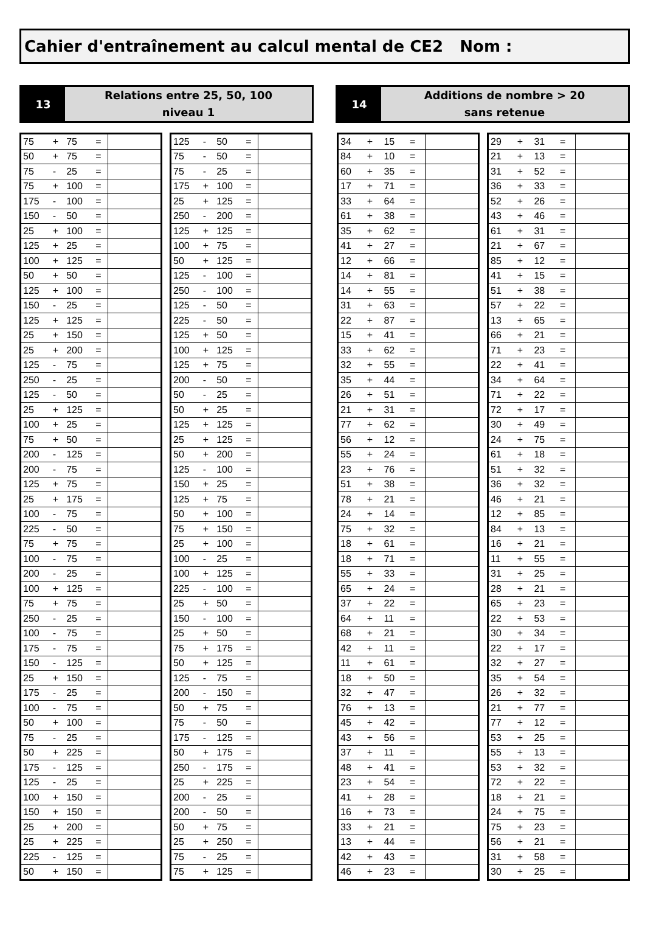Cahier d'entraînement au calcul mental de CE2 Nom :
13
Relations entre 25, 50, 100
niveau 1
14
Additions de nombre > 20
sans retenue
| 75 | + | 75 | = | |
| 50 | + | 75 | = | |
| 75 | - | 25 | = | |
| 75 | + | 100 | = | |
| 175 | - | 100 | = | |
| 150 | - | 50 | = | |
| 25 | + | 100 | = | |
| 125 | + | 25 | = | |
| 100 | + | 125 | = | |
| 50 | + | 50 | = | |
| 125 | + | 100 | = | |
| 150 | - | 25 | = | |
| 125 | + | 125 | = | |
| 25 | + | 150 | = | |
| 25 | + | 200 | = | |
| 125 | - | 75 | = | |
| 250 | - | 25 | = | |
| 125 | - | 50 | = | |
| 25 | + | 125 | = | |
| 100 | + | 25 | = | |
| 75 | + | 50 | = | |
| 200 | - | 125 | = | |
| 200 | - | 75 | = | |
| 125 | + | 75 | = | |
| 25 | + | 175 | = | |
| 100 | - | 75 | = | |
| 225 | - | 50 | = | |
| 75 | + | 75 | = | |
| 100 | - | 75 | = | |
| 200 | - | 25 | = | |
| 100 | + | 125 | = | |
| 75 | + | 75 | = | |
| 250 | - | 25 | = | |
| 100 | - | 75 | = | |
| 175 | - | 75 | = | |
| 150 | - | 125 | = | |
| 25 | + | 150 | = | |
| 175 | - | 25 | = | |
| 100 | - | 75 | = | |
| 50 | + | 100 | = | |
| 75 | - | 25 | = | |
| 50 | + | 225 | = | |
| 175 | - | 125 | = | |
| 125 | - | 25 | = | |
| 100 | + | 150 | = | |
| 150 | + | 150 | = | |
| 25 | + | 200 | = | |
| 25 | + | 225 | = | |
| 225 | - | 125 | = | |
| 50 | + | 150 | = | |
| 125 | - | 50 | = | |
| 75 | - | 50 | = | |
| 75 | - | 25 | = | |
| 175 | + | 100 | = | |
| 25 | + | 125 | = | |
| 250 | - | 200 | = | |
| 125 | + | 125 | = | |
| 100 | + | 75 | = | |
| 50 | + | 125 | = | |
| 125 | - | 100 | = | |
| 250 | - | 100 | = | |
| 125 | - | 50 | = | |
| 225 | - | 50 | = | |
| 125 | + | 50 | = | |
| 100 | + | 125 | = | |
| 125 | + | 75 | = | |
| 200 | - | 50 | = | |
| 50 | - | 25 | = | |
| 50 | + | 25 | = | |
| 125 | + | 125 | = | |
| 25 | + | 125 | = | |
| 50 | + | 200 | = | |
| 125 | - | 100 | = | |
| 150 | + | 25 | = | |
| 125 | + | 75 | = | |
| 50 | + | 100 | = | |
| 75 | + | 150 | = | |
| 25 | + | 100 | = | |
| 100 | - | 25 | = | |
| 100 | + | 125 | = | |
| 225 | - | 100 | = | |
| 25 | + | 50 | = | |
| 150 | - | 100 | = | |
| 25 | + | 50 | = | |
| 75 | + | 175 | = | |
| 50 | + | 125 | = | |
| 125 | - | 75 | = | |
| 200 | - | 150 | = | |
| 50 | + | 75 | = | |
| 75 | - | 50 | = | |
| 175 | - | 125 | = | |
| 50 | + | 175 | = | |
| 250 | - | 175 | = | |
| 25 | + | 225 | = | |
| 200 | - | 25 | = | |
| 200 | - | 50 | = | |
| 50 | + | 75 | = | |
| 25 | + | 250 | = | |
| 75 | - | 25 | = | |
| 75 | + | 125 | = | |
| 34 | + | 15 | = | |
| 84 | + | 10 | = | |
| 60 | + | 35 | = | |
| 17 | + | 71 | = | |
| 33 | + | 64 | = | |
| 61 | + | 38 | = | |
| 35 | + | 62 | = | |
| 41 | + | 27 | = | |
| 12 | + | 66 | = | |
| 14 | + | 81 | = | |
| 14 | + | 55 | = | |
| 31 | + | 63 | = | |
| 22 | + | 87 | = | |
| 15 | + | 41 | = | |
| 33 | + | 62 | = | |
| 32 | + | 55 | = | |
| 35 | + | 44 | = | |
| 26 | + | 51 | = | |
| 21 | + | 31 | = | |
| 77 | + | 62 | = | |
| 56 | + | 12 | = | |
| 55 | + | 24 | = | |
| 23 | + | 76 | = | |
| 51 | + | 38 | = | |
| 78 | + | 21 | = | |
| 24 | + | 14 | = | |
| 75 | + | 32 | = | |
| 18 | + | 61 | = | |
| 18 | + | 71 | = | |
| 55 | + | 33 | = | |
| 65 | + | 24 | = | |
| 37 | + | 22 | = | |
| 64 | + | 11 | = | |
| 68 | + | 21 | = | |
| 42 | + | 11 | = | |
| 11 | + | 61 | = | |
| 18 | + | 50 | = | |
| 32 | + | 47 | = | |
| 76 | + | 13 | = | |
| 45 | + | 42 | = | |
| 43 | + | 56 | = | |
| 37 | + | 11 | = | |
| 48 | + | 41 | = | |
| 23 | + | 54 | = | |
| 41 | + | 28 | = | |
| 16 | + | 73 | = | |
| 33 | + | 21 | = | |
| 13 | + | 44 | = | |
| 42 | + | 43 | = | |
| 46 | + | 23 | = | |
| 29 | + | 31 | = | |
| 21 | + | 13 | = | |
| 31 | + | 52 | = | |
| 36 | + | 33 | = | |
| 52 | + | 26 | = | |
| 43 | + | 46 | = | |
| 61 | + | 31 | = | |
| 21 | + | 67 | = | |
| 85 | + | 12 | = | |
| 41 | + | 15 | = | |
| 51 | + | 38 | = | |
| 57 | + | 22 | = | |
| 13 | + | 65 | = | |
| 66 | + | 21 | = | |
| 71 | + | 23 | = | |
| 22 | + | 41 | = | |
| 34 | + | 64 | = | |
| 71 | + | 22 | = | |
| 72 | + | 17 | = | |
| 30 | + | 49 | = | |
| 24 | + | 75 | = | |
| 61 | + | 18 | = | |
| 51 | + | 32 | = | |
| 36 | + | 32 | = | |
| 46 | + | 21 | = | |
| 12 | + | 85 | = | |
| 84 | + | 13 | = | |
| 16 | + | 21 | = | |
| 11 | + | 55 | = | |
| 31 | + | 25 | = | |
| 28 | + | 21 | = | |
| 65 | + | 23 | = | |
| 22 | + | 53 | = | |
| 30 | + | 34 | = | |
| 22 | + | 17 | = | |
| 32 | + | 27 | = | |
| 35 | + | 54 | = | |
| 26 | + | 32 | = | |
| 21 | + | 77 | = | |
| 77 | + | 12 | = | |
| 53 | + | 25 | = | |
| 55 | + | 13 | = | |
| 53 | + | 32 | = | |
| 72 | + | 22 | = | |
| 18 | + | 21 | = | |
| 24 | + | 75 | = | |
| 75 | + | 23 | = | |
| 56 | + | 21 | = | |
| 31 | + | 58 | = | |
| 30 | + | 25 | = | |